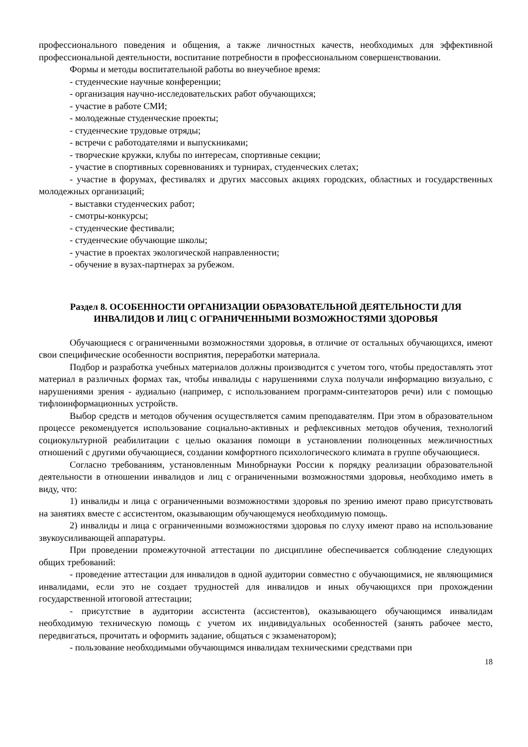профессионального поведения и общения, а также личностных качеств, необходимых для эффективной профессиональной деятельности, воспитание потребности в профессиональном совершенствовании.
Формы и методы воспитательной работы во внеучебное время:
- студенческие научные конференции;
- организация научно-исследовательских работ обучающихся;
- участие в работе СМИ;
- молодежные студенческие проекты;
- студенческие трудовые отряды;
- встречи с работодателями и выпускниками;
- творческие кружки, клубы по интересам, спортивные секции;
- участие в спортивных соревнованиях и турнирах, студенческих слетах;
- участие в форумах, фестивалях и других массовых акциях городских, областных и государственных молодежных организаций;
- выставки студенческих работ;
- смотры-конкурсы;
- студенческие фестивали;
- студенческие обучающие школы;
- участие в проектах экологической направленности;
- обучение в вузах-партнерах за рубежом.
Раздел 8. ОСОБЕННОСТИ ОРГАНИЗАЦИИ ОБРАЗОВАТЕЛЬНОЙ ДЕЯТЕЛЬНОСТИ ДЛЯ ИНВАЛИДОВ И ЛИЦ С ОГРАНИЧЕННЫМИ ВОЗМОЖНОСТЯМИ ЗДОРОВЬЯ
Обучающиеся с ограниченными возможностями здоровья, в отличие от остальных обучающихся, имеют свои специфические особенности восприятия, переработки материала.
Подбор и разработка учебных материалов должны производится с учетом того, чтобы предоставлять этот материал в различных формах так, чтобы инвалиды с нарушениями слуха получали информацию визуально, с нарушениями зрения - аудиально (например, с использованием программ-синтезаторов речи) или с помощью тифлоинформационных устройств.
Выбор средств и методов обучения осуществляется самим преподавателям. При этом в образовательном процессе рекомендуется использование социально-активных и рефлексивных методов обучения, технологий социокультурной реабилитации с целью оказания помощи в установлении полноценных межличностных отношений с другими обучающиеся, создании комфортного психологического климата в группе обучающиеся.
Согласно требованиям, установленным Минобрнауки России к порядку реализации образовательной деятельности в отношении инвалидов и лиц с ограниченными возможностями здоровья, необходимо иметь в виду, что:
1) инвалиды и лица с ограниченными возможностями здоровья по зрению имеют право присутствовать на занятиях вместе с ассистентом, оказывающим обучающемуся необходимую помощь.
2) инвалиды и лица с ограниченными возможностями здоровья по слуху имеют право на использование звукоусиливающей аппаратуры.
При проведении промежуточной аттестации по дисциплине обеспечивается соблюдение следующих общих требований:
- проведение аттестации для инвалидов в одной аудитории совместно с обучающимися, не являющимися инвалидами, если это не создает трудностей для инвалидов и иных обучающихся при прохождении государственной итоговой аттестации;
- присутствие в аудитории ассистента (ассистентов), оказывающего обучающимся инвалидам необходимую техническую помощь с учетом их индивидуальных особенностей (занять рабочее место, передвигаться, прочитать и оформить задание, общаться с экзаменатором);
- пользование необходимыми обучающимся инвалидам техническими средствами при
18